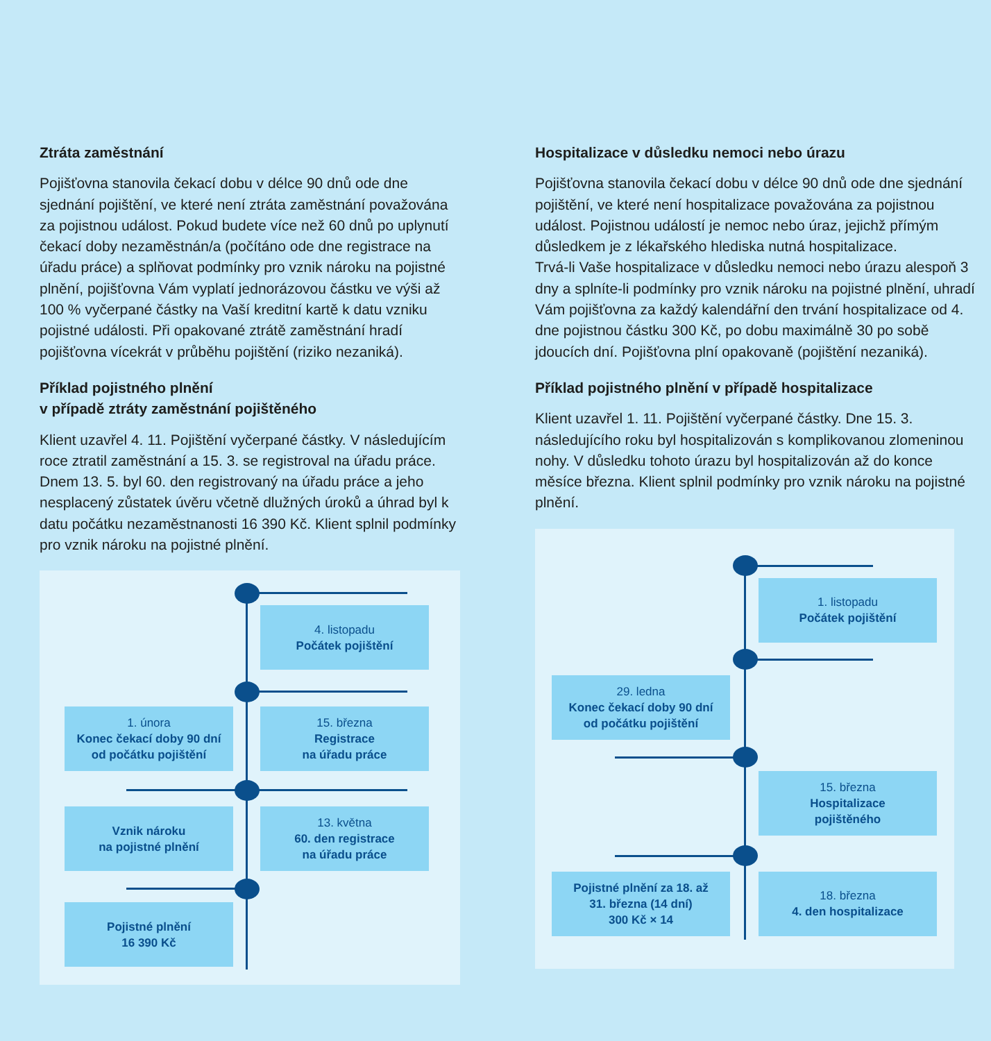Ztráta zaměstnání
Pojišťovna stanovila čekací dobu v délce 90 dnů ode dne sjednání pojištění, ve které není ztráta zaměstnání považována za pojistnou událost. Pokud budete více než 60 dnů po uplynutí čekací doby nezaměstnán/a (počítáno ode dne registrace na úřadu práce) a splňovat podmínky pro vznik nároku na pojistné plnění, pojišťovna Vám vyplatí jednorázovou částku ve výši až 100 % vyčerpané částky na Vaší kreditní kartě k datu vzniku pojistné události. Při opakované ztrátě zaměstnání hradí pojišťovna vícekrát v průběhu pojištění (riziko nezaniká).
Příklad pojistného plnění
v případě ztráty zaměstnání pojištěného
Klient uzavřel 4. 11. Pojištění vyčerpané částky. V následujícím roce ztratil zaměstnání a 15. 3. se registroval na úřadu práce. Dnem 13. 5. byl 60. den registrovaný na úřadu práce a jeho nesplacený zůstatek úvěru včetně dlužných úroků a úhrad byl k datu počátku nezaměstnanosti 16 390 Kč. Klient splnil podmínky pro vznik nároku na pojistné plnění.
4. listopadu
Počátek pojištění
1. února
Konec čekací doby 90 dní
od počátku pojištění
15. března
Registrace
na úřadu práce
Vznik nároku
na pojistné plnění
13. května
60. den registrace
na úřadu práce
Pojistné plnění
16 390 Kč
Hospitalizace v důsledku nemoci nebo úrazu
Pojišťovna stanovila čekací dobu v délce 90 dnů ode dne sjednání pojištění, ve které není hospitalizace považována za pojistnou událost. Pojistnou událostí je nemoc nebo úraz, jejichž přímým důsledkem je z lékařského hlediska nutná hospitalizace.
Trvá-li Vaše hospitalizace v důsledku nemoci nebo úrazu alespoň 3 dny a splníte-li podmínky pro vznik nároku na pojistné plnění, uhradí Vám pojišťovna za každý kalendářní den trvání hospitalizace od 4. dne pojistnou částku 300 Kč, po dobu maximálně 30 po sobě jdoucích dní. Pojišťovna plní opakovaně (pojištění nezaniká).
Příklad pojistného plnění v případě hospitalizace
Klient uzavřel 1. 11. Pojištění vyčerpané částky. Dne 15. 3. následujícího roku byl hospitalizován s komplikovanou zlomeninou nohy. V důsledku tohoto úrazu byl hospitalizován až do konce měsíce března. Klient splnil podmínky pro vznik nároku na pojistné plnění.
1. listopadu
Počátek pojištění
29. ledna
Konec čekací doby 90 dní
od počátku pojištění
15. března
Hospitalizace
pojištěného
Pojistné plnění za 18. až
31. března (14 dní)
300 Kč × 14
18. března
4. den hospitalizace